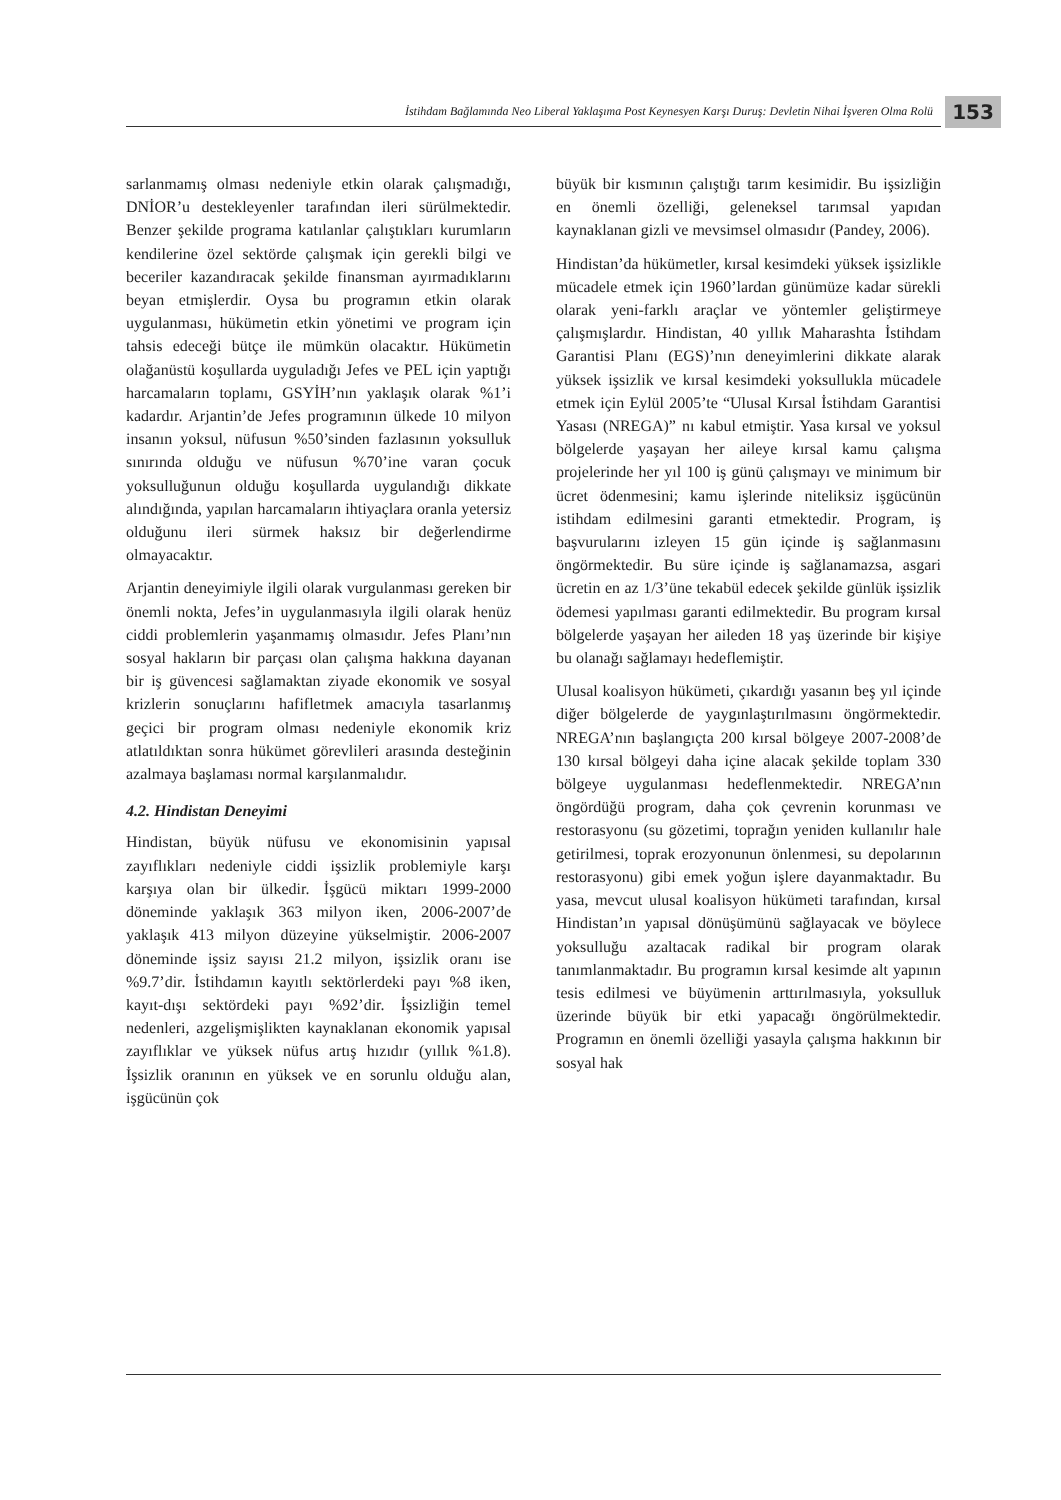İstihdam Bağlamında Neo Liberal Yaklaşıma Post Keynesyen Karşı Duruş: Devletin Nihai İşveren Olma Rolü
153
sarlanmamış olması nedeniyle etkin olarak çalışmadığı, DNİOR’u destekleyenler tarafından ileri sürülmektedir. Benzer şekilde programa katılanlar çalıştıkları kurumların kendilerine özel sektörde çalışmak için gerekli bilgi ve beceriler kazandıracak şekilde finansman ayırmadıklarını beyan etmişlerdir. Oysa bu programın etkin olarak uygulanması, hükümetin etkin yönetimi ve program için tahsis edeceği bütçe ile mümkün olacaktır. Hükümetin olağanüstü koşullarda uyguladığı Jefes ve PEL için yaptığı harcamaların toplamı, GSYİH’nın yaklaşık olarak %1’i kadardır. Arjantin’de Jefes programının ülkede 10 milyon insanın yoksul, nüfusun %50’sinden fazlasının yoksulluk sınırında olduğu ve nüfusun %70’ine varan çocuk yoksulluğunun olduğu koşullarda uygulandığı dikkate alındığında, yapılan harcamaların ihtiyaçlara oranla yetersiz olduğunu ileri sürmek haksız bir değerlendirme olmayacaktır.
Arjantin deneyimiyle ilgili olarak vurgulanması gereken bir önemli nokta, Jefes’in uygulanmasıyla ilgili olarak henüz ciddi problemlerin yaşanmamış olmasıdır. Jefes Planı’nın sosyal hakların bir parçası olan çalışma hakkına dayanan bir iş güvencesi sağlamaktan ziyade ekonomik ve sosyal krizlerin sonuçlarını hafifletmek amacıyla tasarlanmış geçici bir program olması nedeniyle ekonomik kriz atlatıldıktan sonra hükümet görevlileri arasında desteğinin azalmaya başlaması normal karşılanmalıdır.
4.2. Hindistan Deneyimi
Hindistan, büyük nüfusu ve ekonomisinin yapısal zayıflıkları nedeniyle ciddi işsizlik problemiyle karşı karşıya olan bir ülkedir. İşgücü miktarı 1999-2000 döneminde yaklaşık 363 milyon iken, 2006-2007’de yaklaşık 413 milyon düzeyine yükselmiştir. 2006-2007 döneminde işsiz sayısı 21.2 milyon, işsizlik oranı ise %9.7’dir. İstihdamın kayıtlı sektörlerdeki payı %8 iken, kayıt-dışı sektördeki payı %92’dir. İşsizliğin temel nedenleri, azgelişmişlikten kaynaklanan ekonomik yapısal zayıflıklar ve yüksek nüfus artış hızıdır (yıllık %1.8). İşsizlik oranının en yüksek ve en sorunlu olduğu alan, işgücünün çok
büyük bir kısmının çalıştığı tarım kesimidir. Bu işsizliğin en önemli özelliği, geleneksel tarımsal yapıdan kaynaklanan gizli ve mevsimsel olmasıdır (Pandey, 2006).
Hindistan’da hükümetler, kırsal kesimdeki yüksek işsizlikle mücadele etmek için 1960’lardan günümüze kadar sürekli olarak yeni-farklı araçlar ve yöntemler geliştirmeye çalışmışlardır. Hindistan, 40 yıllık Maharashta İstihdam Garantisi Planı (EGS)’nın deneyimlerini dikkate alarak yüksek işsizlik ve kırsal kesimdeki yoksullukla mücadele etmek için Eylül 2005’te “Ulusal Kırsal İstihdam Garantisi Yasası (NREGA)” nı kabul etmiştir. Yasa kırsal ve yoksul bölgelerde yaşayan her aileye kırsal kamu çalışma projelerinde her yıl 100 iş günü çalışmayı ve minimum bir ücret ödenmesini; kamu işlerinde niteliksiz işgücünün istihdam edilmesini garanti etmektedir. Program, iş başvurularını izleyen 15 gün içinde iş sağlanmasını öngörmektedir. Bu süre içinde iş sağlanamazsa, asgari ücretin en az 1/3’üne tekabül edecek şekilde günlük işsizlik ödemesi yapılması garanti edilmektedir. Bu program kırsal bölgelerde yaşayan her aileden 18 yaş üzerinde bir kişiye bu olanağı sağlamayı hedeflemiştir.
Ulusal koalisyon hükümeti, çıkardığı yasanın beş yıl içinde diğer bölgelerde de yaygınlaştırılmasını öngörmektedir. NREGA’nın başlangıçta 200 kırsal bölgeye 2007-2008’de 130 kırsal bölgeyi daha içine alacak şekilde toplam 330 bölgeye uygulanması hedeflenmektedir. NREGA’nın öngördüğü program, daha çok çevrenin korunması ve restorasyonu (su gözetimi, toprağın yeniden kullanılır hale getirilmesi, toprak erozyonunun önlenmesi, su depolarının restorasyonu) gibi emek yoğun işlere dayanmaktadır. Bu yasa, mevcut ulusal koalisyon hükümeti tarafından, kırsal Hindistan’ın yapısal dönüşümünü sağlayacak ve böylece yoksulluğu azaltacak radikal bir program olarak tanımlanmaktadır. Bu programın kırsal kesimde alt yapının tesis edilmesi ve büyümenin arttırılmasıyla, yoksulluk üzerinde büyük bir etki yapacağı öngörülmektedir. Programın en önemli özelliği yasayla çalışma hakkının bir sosyal hak